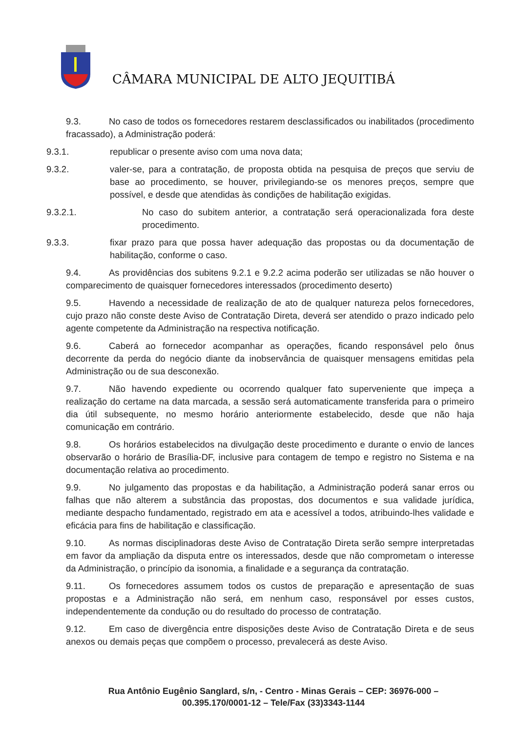CÂMARA MUNICIPAL DE ALTO JEQUITIBÁ
9.3. No caso de todos os fornecedores restarem desclassificados ou inabilitados (procedimento fracassado), a Administração poderá:
9.3.1. republicar o presente aviso com uma nova data;
9.3.2. valer-se, para a contratação, de proposta obtida na pesquisa de preços que serviu de base ao procedimento, se houver, privilegiando-se os menores preços, sempre que possível, e desde que atendidas às condições de habilitação exigidas.
9.3.2.1. No caso do subitem anterior, a contratação será operacionalizada fora deste procedimento.
9.3.3. fixar prazo para que possa haver adequação das propostas ou da documentação de habilitação, conforme o caso.
9.4. As providências dos subitens 9.2.1 e 9.2.2 acima poderão ser utilizadas se não houver o comparecimento de quaisquer fornecedores interessados (procedimento deserto)
9.5. Havendo a necessidade de realização de ato de qualquer natureza pelos fornecedores, cujo prazo não conste deste Aviso de Contratação Direta, deverá ser atendido o prazo indicado pelo agente competente da Administração na respectiva notificação.
9.6. Caberá ao fornecedor acompanhar as operações, ficando responsável pelo ônus decorrente da perda do negócio diante da inobservância de quaisquer mensagens emitidas pela Administração ou de sua desconexão.
9.7. Não havendo expediente ou ocorrendo qualquer fato superveniente que impeça a realização do certame na data marcada, a sessão será automaticamente transferida para o primeiro dia útil subsequente, no mesmo horário anteriormente estabelecido, desde que não haja comunicação em contrário.
9.8. Os horários estabelecidos na divulgação deste procedimento e durante o envio de lances observarão o horário de Brasília-DF, inclusive para contagem de tempo e registro no Sistema e na documentação relativa ao procedimento.
9.9. No julgamento das propostas e da habilitação, a Administração poderá sanar erros ou falhas que não alterem a substância das propostas, dos documentos e sua validade jurídica, mediante despacho fundamentado, registrado em ata e acessível a todos, atribuindo-lhes validade e eficácia para fins de habilitação e classificação.
9.10. As normas disciplinadoras deste Aviso de Contratação Direta serão sempre interpretadas em favor da ampliação da disputa entre os interessados, desde que não comprometam o interesse da Administração, o princípio da isonomia, a finalidade e a segurança da contratação.
9.11. Os fornecedores assumem todos os custos de preparação e apresentação de suas propostas e a Administração não será, em nenhum caso, responsável por esses custos, independentemente da condução ou do resultado do processo de contratação.
9.12. Em caso de divergência entre disposições deste Aviso de Contratação Direta e de seus anexos ou demais peças que compõem o processo, prevalecerá as deste Aviso.
Rua Antônio Eugênio Sanglard, s/n, - Centro - Minas Gerais – CEP: 36976-000 –
00.395.170/0001-12 – Tele/Fax (33)3343-1144